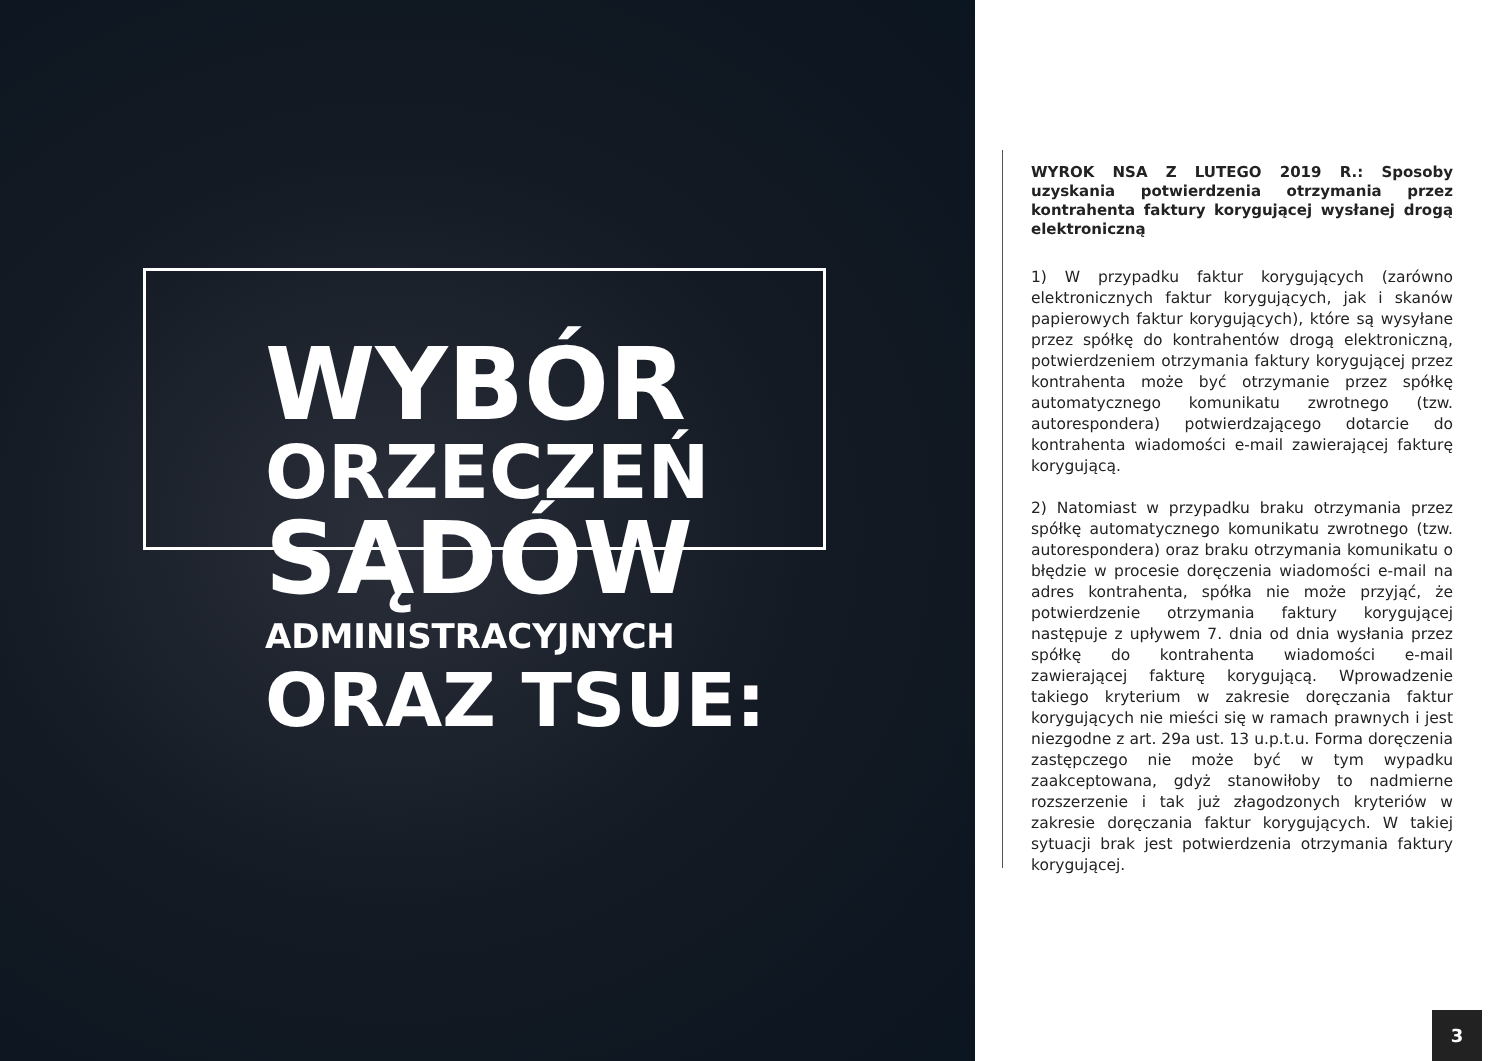WYBÓR
ORZECZEŃ
SĄDÓW
ADMINISTRACYJNYCH
ORAZ TSUE:
WYROK NSA Z LUTEGO 2019 R.: Sposoby uzyskania potwierdzenia otrzymania przez kontrahenta faktury korygującej wysłanej drogą elektroniczną
1) W przypadku faktur korygujących (zarówno elektronicznych faktur korygujących, jak i skanów papierowych faktur korygujących), które są wysyłane przez spółkę do kontrahentów drogą elektroniczną, potwierdzeniem otrzymania faktury korygującej przez kontrahenta może być otrzymanie przez spółkę automatycznego komunikatu zwrotnego (tzw. autorespondera) potwierdzającego dotarcie do kontrahenta wiadomości e-mail zawierającej fakturę korygującą.
2) Natomiast w przypadku braku otrzymania przez spółkę automatycznego komunikatu zwrotnego (tzw. autorespondera) oraz braku otrzymania komunikatu o błędzie w procesie doręczenia wiadomości e-mail na adres kontrahenta, spółka nie może przyjąć, że potwierdzenie otrzymania faktury korygującej następuje z upływem 7. dnia od dnia wysłania przez spółkę do kontrahenta wiadomości e-mail zawierającej fakturę korygującą. Wprowadzenie takiego kryterium w zakresie doręczania faktur korygujących nie mieści się w ramach prawnych i jest niezgodne z art. 29a ust. 13 u.p.t.u. Forma doręczenia zastępczego nie może być w tym wypadku zaakceptowana, gdyż stanowiłoby to nadmierne rozszerzenie i tak już złagodzonych kryteriów w zakresie doręczania faktur korygujących. W takiej sytuacji brak jest potwierdzenia otrzymania faktury korygującej.
3